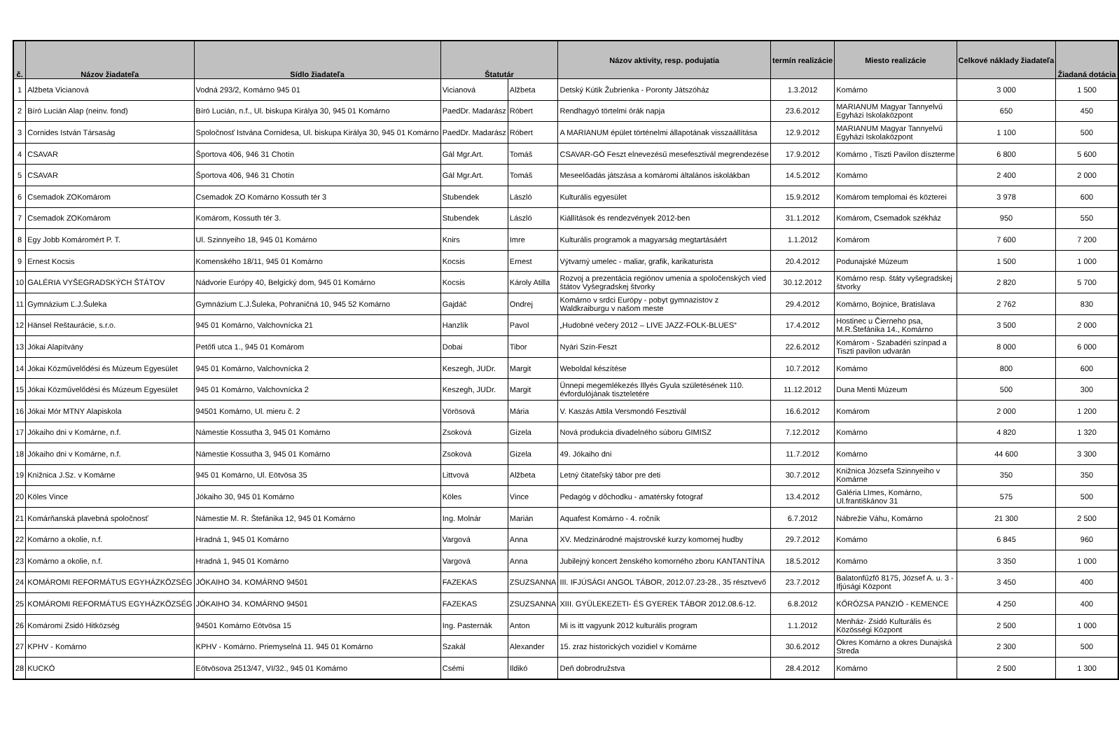| č. | Názov žiadateľa | Sídlo žiadateľa | Štatutár | | Názov aktivity, resp. podujatia | termín realizácie | Miesto realizácie | Celkové náklady žiadateľa | Žiadaná dotácia |
| --- | --- | --- | --- | --- | --- | --- | --- | --- | --- |
| 1 | Alžbeta Vicianová | Vodná 293/2, Komárno 945 01 | Vicianová | Alžbeta | Detský Kútik Žubrienka - Poronty Játszóház | 1.3.2012 | Komárno | 3 000 | 1 500 |
| 2 | Bíró Lucián Alap (neinv. fond) | Bíró Lucián, n.f., Ul. biskupa Királya 30, 945 01 Komárno | PaedDr. Madarász | Róbert | Rendhagyó törtelmi órák napja | 23.6.2012 | MARIANUM Magyar Tannyelvű Egyházi Iskolaközpont | 650 | 450 |
| 3 | Cornides István Társaság | Spoločnosť Istvána Cornidesa, Ul. biskupa Királya 30, 945 01 Komárno | PaedDr. Madarász | Róbert | A MARIANUM épület történelmi állapotának visszaállítása | 12.9.2012 | MARIANUM Magyar Tannyelvű Egyházi Iskolaközpont | 1 100 | 500 |
| 4 | CSAVAR | Športova 406, 946 31 Chotín | Gál Mgr.Art. | Tomáš | CSAVAR-GÓ Feszt elnevezésű mesefesztivál megrendezése | 17.9.2012 | Komárno , Tiszti Pavilon díszterme | 6 800 | 5 600 |
| 5 | CSAVAR | Športova 406, 946 31 Chotín | Gál Mgr.Art. | Tomáš | Meseelőadás játszása a komáromi általános iskolákban | 14.5.2012 | Komárno | 2 400 | 2 000 |
| 6 | Csemadok ZOKomárom | Csemadok ZO Komárno Kossuth tér 3 | Stubendek | László | Kulturális egyesület | 15.9.2012 | Komárom templomai és közterei | 3 978 | 600 |
| 7 | Csemadok ZOKomárom | Komárom, Kossuth tér 3. | Stubendek | László | Kiállítások és rendezvények 2012-ben | 31.1.2012 | Komárom, Csemadok székház | 950 | 550 |
| 8 | Egy Jobb Komáromért P. T. | Ul. Szinnyeiho 18, 945 01 Komárno | Knirs | Imre | Kulturális programok a magyarság megtartásáért | 1.1.2012 | Komárom | 7 600 | 7 200 |
| 9 | Ernest Kocsis | Komenského 18/11, 945 01 Komárno | Kocsis | Ernest | Výtvarný umelec - maliar, grafik, karikaturista | 20.4.2012 | Podunajské Múzeum | 1 500 | 1 000 |
| 10 | GALÉRIA VYŠEGRADSKÝCH ŠTÁTOV | Nádvorie Európy 40, Belgický dom, 945 01 Komárno | Kocsis | Károly Atilla | Rozvoj a prezentácia regiónov umenia a spoločenských vied štátov Vyšegradskej štvorky | 30.12.2012 | Komárno resp. štáty vyšegradskej štvorky | 2 820 | 5 700 |
| 11 | Gymnázium Ľ.J.Šuleka | Gymnázium Ľ.J.Šuleka, Pohraničná 10, 945 52 Komárno | Gajdáč | Ondrej | Komárno v srdci Európy - pobyt gymnazistov z Waldkraiburgu v našom meste | 29.4.2012 | Komárno, Bojnice, Bratislava | 2 762 | 830 |
| 12 | Hänsel Reštaurácie, s.r.o. | 945 01 Komárno, Valchovnícka 21 | Hanzlík | Pavol | „Hudobné večery 2012 – LIVE JAZZ-FOLK-BLUES“ | 17.4.2012 | Hostinec u Čierneho psa, M.R.Štefánika 14., Komárno | 3 500 | 2 000 |
| 13 | Jókai Alapítvány | Petőfi utca 1., 945 01 Komárom | Dobai | Tibor | Nyári Szín-Feszt | 22.6.2012 | Komárom - Szabadéri színpad a Tiszti pavilon udvarán | 8 000 | 6 000 |
| 14 | Jókai Közművelődési és Múzeum Egyesület | 945 01 Komárno, Valchovnícka 2 | Keszegh, JUDr. | Margit | Weboldal készítése | 10.7.2012 | Komárno | 800 | 600 |
| 15 | Jókai Közművelődési és Múzeum Egyesület | 945 01 Komárno, Valchovnícka 2 | Keszegh, JUDr. | Margit | Ünnepi megemlékezés Illyés Gyula születésének 110. évfordulójának tiszteletére | 11.12.2012 | Duna Menti Múzeum | 500 | 300 |
| 16 | Jókai Mór MTNY Alapiskola | 94501 Komárno, Ul. mieru č. 2 | Vörösová | Mária | V. Kaszás Attila Versmondó Fesztivál | 16.6.2012 | Komárom | 2 000 | 1 200 |
| 17 | Jókaiho dni v Komárne, n.f. | Námestie Kossutha 3, 945 01 Komárno | Zsoková | Gizela | Nová produkcia divadelného súboru GIMISZ | 7.12.2012 | Komárno | 4 820 | 1 320 |
| 18 | Jókaiho dni v Komárne, n.f. | Námestie Kossutha 3, 945 01 Komárno | Zsoková | Gizela | 49. Jókaiho dni | 11.7.2012 | Komárno | 44 600 | 3 300 |
| 19 | Knižnica J.Sz. v Komárne | 945 01 Komárno, Ul. Eötvösa 35 | Littvová | Alžbeta | Letný čitateľský tábor pre deti | 30.7.2012 | Knižnica Józsefa Szinnyeiho v Komárne | 350 | 350 |
| 20 | Köles Vince | Jókaiho 30, 945 01 Komárno | Köles | Vince | Pedagóg v dôchodku - amatérsky fotograf | 13.4.2012 | Galéria LImes, Komárno, Ul.františkánov 31 | 575 | 500 |
| 21 | Komárňanská plavebná spoločnosť | Námestie M. R. Štefánika 12, 945 01 Komárno | Ing. Molnár | Marián | Aquafest Komárno - 4. ročník | 6.7.2012 | Nábrežie Váhu, Komárno | 21 300 | 2 500 |
| 22 | Komárno a okolie, n.f. | Hradná 1, 945 01 Komárno | Vargová | Anna | XV. Medzinárodné majstrovské kurzy komornej hudby | 29.7.2012 | Komárno | 6 845 | 960 |
| 23 | Komárno a okolie, n.f. | Hradná 1, 945 01 Komárno | Vargová | Anna | Jubilejný koncert ženského komorného zboru KANTANTÍNA | 18.5.2012 | Komárno | 3 350 | 1 000 |
| 24 | KOMÁROMI REFORMÁTUS EGYHÁZKÖZSÉG | JÓKAIHO 34. KOMÁRNO 94501 | FAZEKAS | ZSUZSANNA | III. IFJÚSÁGI ANGOL TÁBOR, 2012.07.23-28., 35 résztvevő | 23.7.2012 | Balatonfűzfő 8175, József A. u. 3 - Ifjúsági Központ | 3 450 | 400 |
| 25 | KOMÁROMI REFORMÁTUS EGYHÁZKÖZSÉG | JÓKAIHO 34. KOMÁRNO 94501 | FAZEKAS | ZSUZSANNA | XIII. GYÜLEKEZETI- ÉS GYEREK TÁBOR 2012.08.6-12. | 6.8.2012 | KŐRÓZSA PANZIÓ - KEMENCE | 4 250 | 400 |
| 26 | Komáromi Zsidó Hitközség | 94501 Komárno Eötvösa 15 | Ing. Pasternák | Anton | Mi is itt vagyunk 2012 kulturális program | 1.1.2012 | Menház- Zsidó Kulturális és Közösségi Központ | 2 500 | 1 000 |
| 27 | KPHV - Komárno | KPHV - Komárno. Priemyselná 11. 945 01 Komárno | Szakál | Alexander | 15. zraz historických vozidiel v Komárne | 30.6.2012 | Okres Komárno a okres Dunajská Streda | 2 300 | 500 |
| 28 | KUCKÓ | Eötvösova 2513/47, VI/32., 945 01 Komárno | Csémi | Ildikó | Deň dobrodružstva | 28.4.2012 | Komárno | 2 500 | 1 300 |